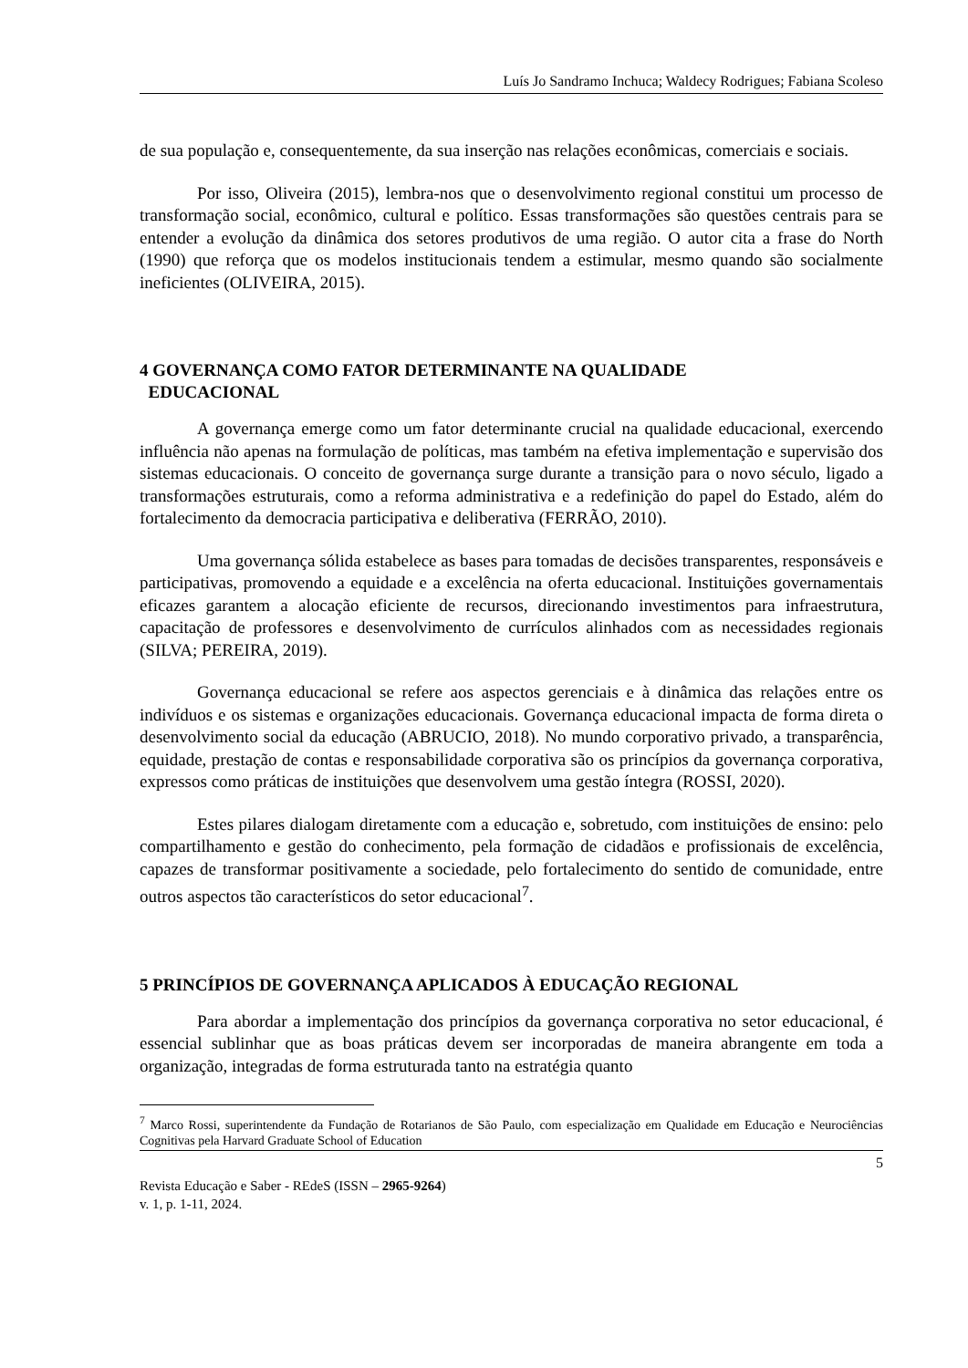Luís Jo Sandramo Inchuca; Waldecy Rodrigues; Fabiana Scoleso
de sua população e, consequentemente, da sua inserção nas relações econômicas, comerciais e sociais.
Por isso, Oliveira (2015), lembra-nos que o desenvolvimento regional constitui um processo de transformação social, econômico, cultural e político. Essas transformações são questões centrais para se entender a evolução da dinâmica dos setores produtivos de uma região. O autor cita a frase do North (1990) que reforça que os modelos institucionais tendem a estimular, mesmo quando são socialmente ineficientes (OLIVEIRA, 2015).
4 GOVERNANÇA COMO FATOR DETERMINANTE NA QUALIDADE
EDUCACIONAL
A governança emerge como um fator determinante crucial na qualidade educacional, exercendo influência não apenas na formulação de políticas, mas também na efetiva implementação e supervisão dos sistemas educacionais. O conceito de governança surge durante a transição para o novo século, ligado a transformações estruturais, como a reforma administrativa e a redefinição do papel do Estado, além do fortalecimento da democracia participativa e deliberativa (FERRÃO, 2010).
Uma governança sólida estabelece as bases para tomadas de decisões transparentes, responsáveis e participativas, promovendo a equidade e a excelência na oferta educacional. Instituições governamentais eficazes garantem a alocação eficiente de recursos, direcionando investimentos para infraestrutura, capacitação de professores e desenvolvimento de currículos alinhados com as necessidades regionais (SILVA; PEREIRA, 2019).
Governança educacional se refere aos aspectos gerenciais e à dinâmica das relações entre os indivíduos e os sistemas e organizações educacionais. Governança educacional impacta de forma direta o desenvolvimento social da educação (ABRUCIO, 2018). No mundo corporativo privado, a transparência, equidade, prestação de contas e responsabilidade corporativa são os princípios da governança corporativa, expressos como práticas de instituições que desenvolvem uma gestão íntegra (ROSSI, 2020).
Estes pilares dialogam diretamente com a educação e, sobretudo, com instituições de ensino: pelo compartilhamento e gestão do conhecimento, pela formação de cidadãos e profissionais de excelência, capazes de transformar positivamente a sociedade, pelo fortalecimento do sentido de comunidade, entre outros aspectos tão característicos do setor educacional<sup>7</sup>.
5 PRINCÍPIOS DE GOVERNANÇA APLICADOS À EDUCAÇÃO REGIONAL
Para abordar a implementação dos princípios da governança corporativa no setor educacional, é essencial sublinhar que as boas práticas devem ser incorporadas de maneira abrangente em toda a organização, integradas de forma estruturada tanto na estratégia quanto
<sup>7</sup> Marco Rossi, superintendente da Fundação de Rotarianos de São Paulo, com especialização em Qualidade em Educação e Neurociências Cognitivas pela Harvard Graduate School of Education
5
Revista Educação e Saber - REdeS (ISSN – 2965-9264)
v. 1, p. 1-11, 2024.